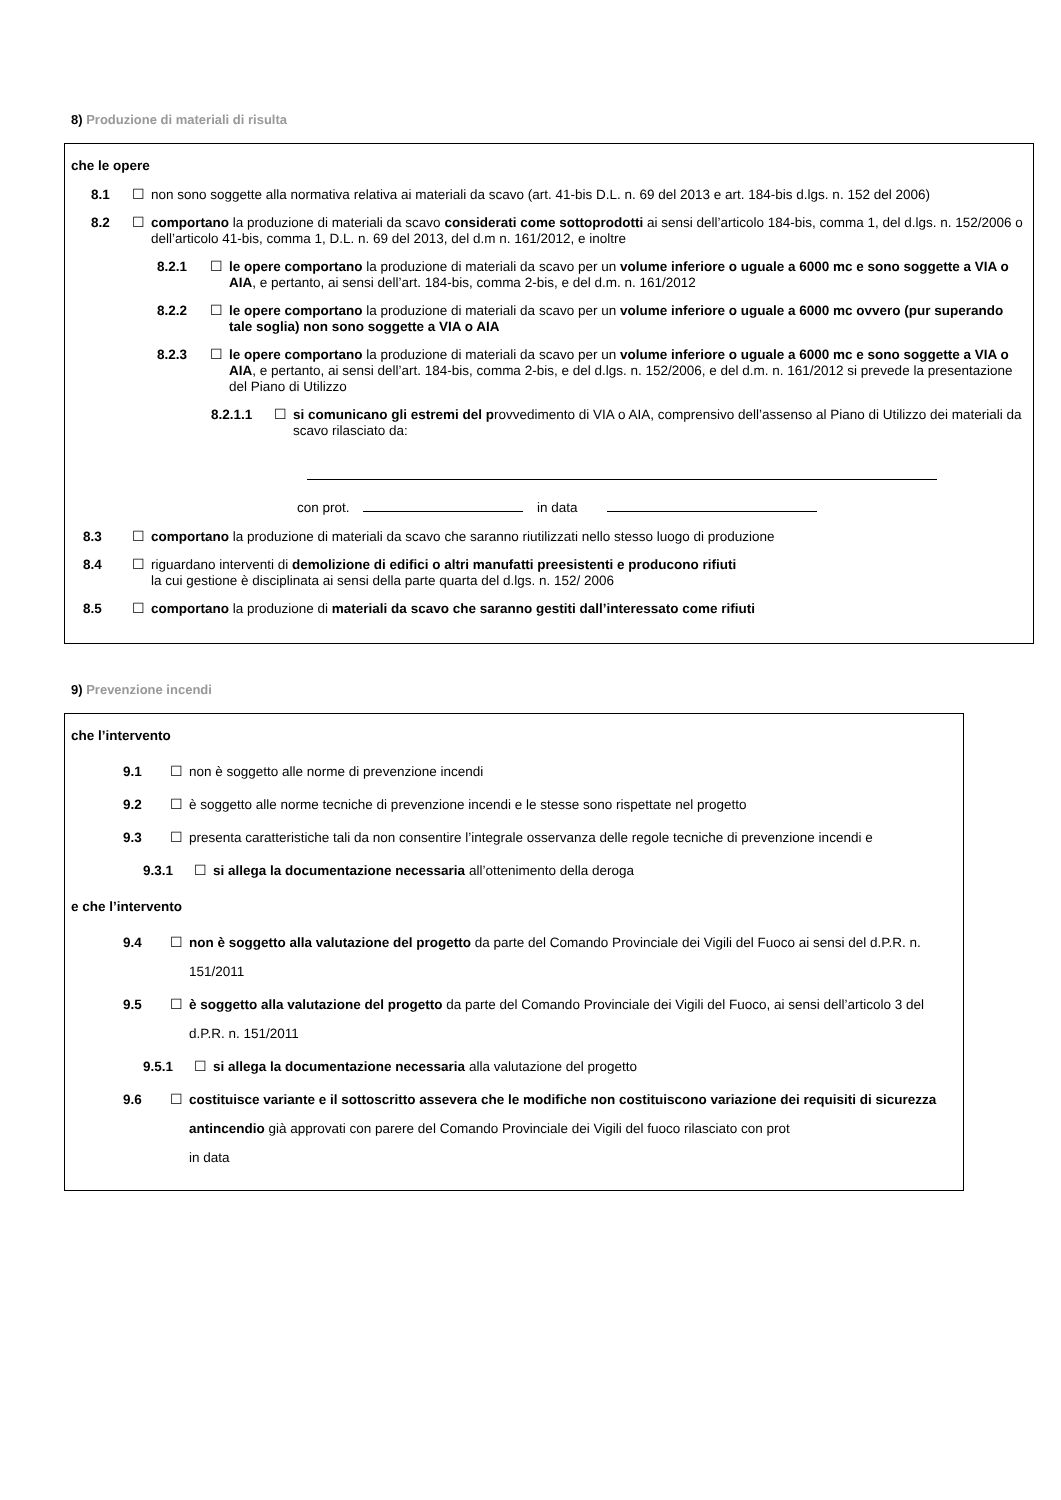8) Produzione di materiali di risulta
che le opere
8.1 ☐ non sono soggette alla normativa relativa ai materiali da scavo (art. 41-bis D.L. n. 69 del 2013 e art. 184-bis d.lgs. n. 152 del 2006)
8.2 ☐ comportano la produzione di materiali da scavo considerati come sottoprodotti ai sensi dell’articolo 184-bis, comma 1, del d.lgs. n. 152/2006 o dell’articolo 41-bis, comma 1, D.L. n. 69 del 2013, del d.m n. 161/2012, e inoltre
8.2.1 ☐ le opere comportano la produzione di materiali da scavo per un volume inferiore o uguale a 6000 mc e sono soggette a VIA o AIA, e pertanto, ai sensi dell’art. 184-bis, comma 2-bis, e del d.m. n. 161/2012
8.2.2 ☐ le opere comportano la produzione di materiali da scavo per un volume inferiore o uguale a 6000 mc ovvero (pur superando tale soglia) non sono soggette a VIA o AIA
8.2.3 ☐ le opere comportano la produzione di materiali da scavo per un volume inferiore o uguale a 6000 mc e sono soggette a VIA o AIA, e pertanto, ai sensi dell’art. 184-bis, comma 2-bis, e del d.lgs. n. 152/2006, e del d.m. n. 161/2012 si prevede la presentazione del Piano di Utilizzo
8.2.1.1 ☐ si comunicano gli estremi del provvedimento di VIA o AIA, comprensivo dell’assenso al Piano di Utilizzo dei materiali da scavo rilasciato da:
con prot. in data
8.3 ☐ comportano la produzione di materiali da scavo che saranno riutilizzati nello stesso luogo di produzione
8.4 ☐ riguardano interventi di demolizione di edifici o altri manufatti preesistenti e producono rifiuti
la cui gestione è disciplinata ai sensi della parte quarta del d.lgs. n. 152/ 2006
8.5 ☐ comportano la produzione di materiali da scavo che saranno gestiti dall’interessato come rifiuti
9) Prevenzione incendi
che l’intervento
9.1 ☐ non è soggetto alle norme di prevenzione incendi
9.2 ☐ è soggetto alle norme tecniche di prevenzione incendi e le stesse sono rispettate nel progetto
9.3 ☐ presenta caratteristiche tali da non consentire l’integrale osservanza delle regole tecniche di prevenzione incendi e
9.3.1 ☐ si allega la documentazione necessaria all’ottenimento della deroga
e che l’intervento
9.4 ☐ non è soggetto alla valutazione del progetto da parte del Comando Provinciale dei Vigili del Fuoco ai sensi del d.P.R. n. 151/2011
9.5 ☐ è soggetto alla valutazione del progetto da parte del Comando Provinciale dei Vigili del Fuoco, ai sensi dell’articolo 3 del d.P.R. n. 151/2011
9.5.1 ☐ si allega la documentazione necessaria alla valutazione del progetto
9.6 ☐ costituisce variante e il sottoscritto assevera che le modifiche non costituiscono variazione dei requisiti di sicurezza antincendio già approvati con parere del Comando Provinciale dei Vigili del fuoco rilasciato con prot in data